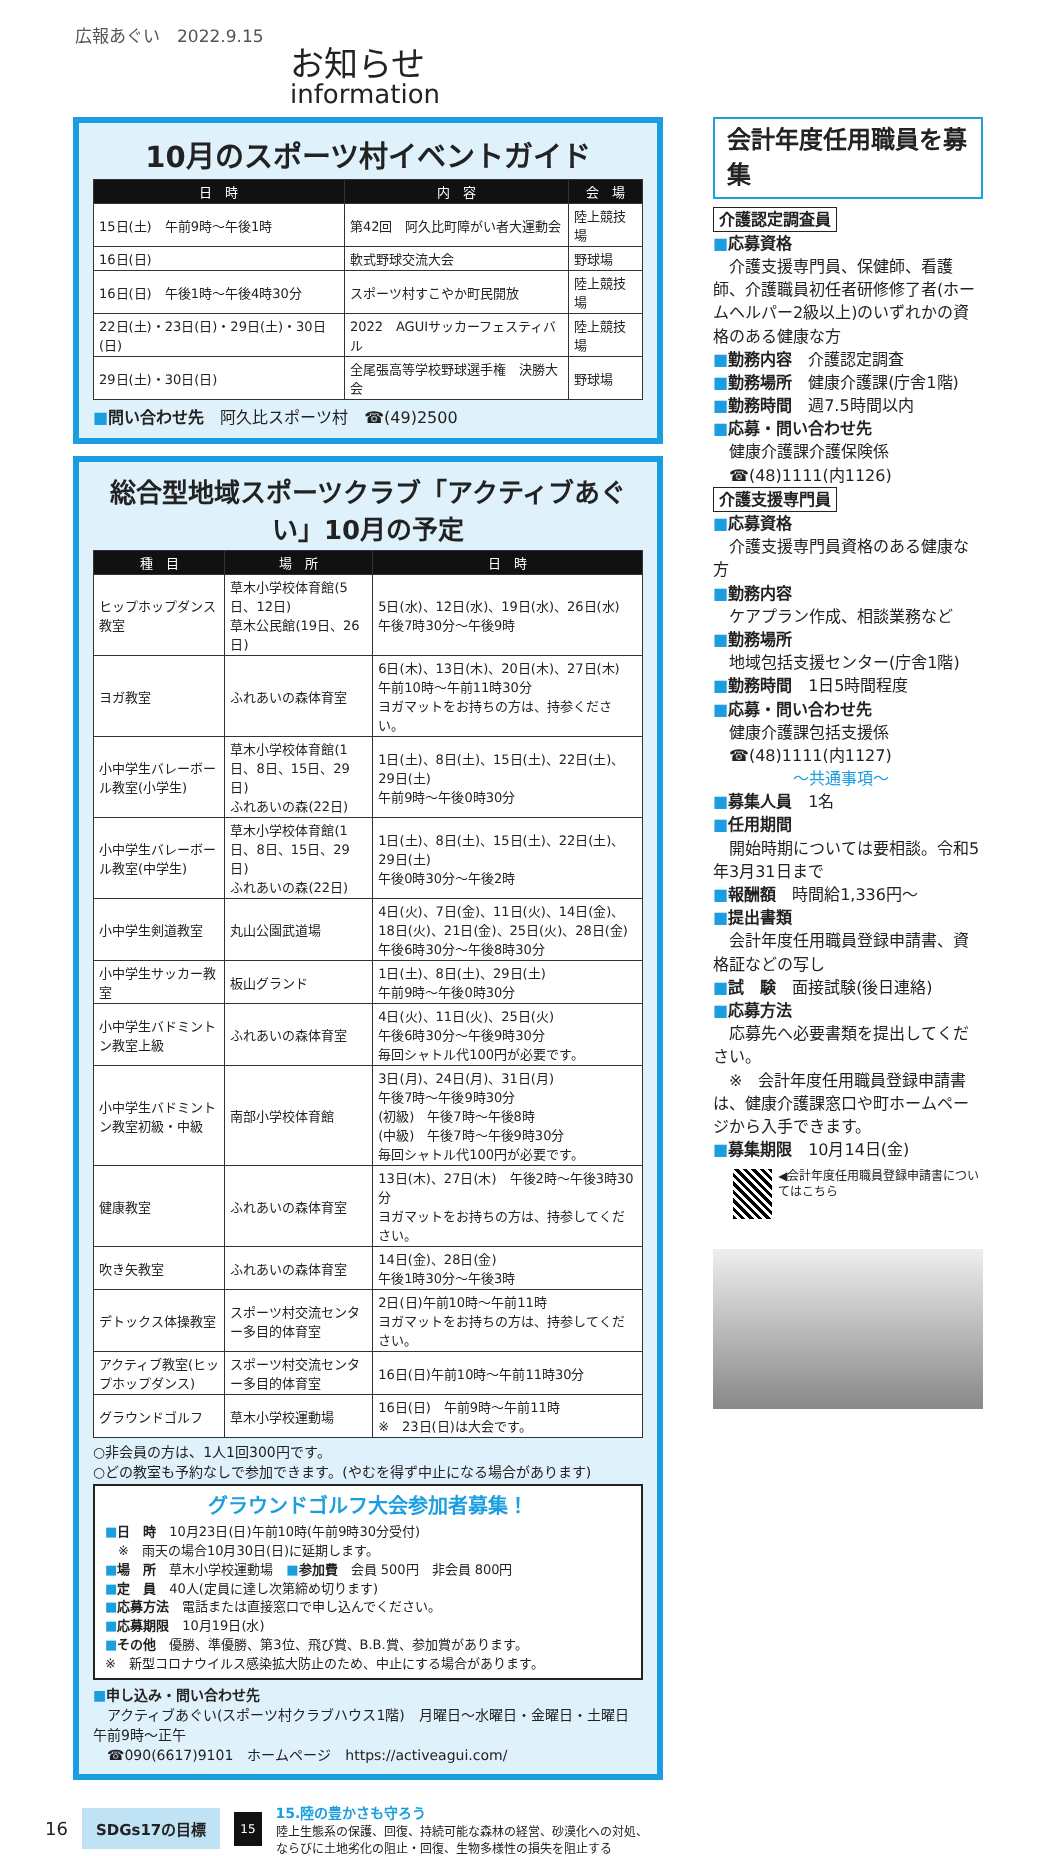広報あぐい　2022.9.15
お知らせ
information
10月のスポーツ村イベントガイド
| 日 時 | 内 容 | 会 場 |
| --- | --- | --- |
| 15日(土) 午前9時～午後1時 | 第42回 阿久比町障がい者大運動会 | 陸上競技場 |
| 16日(日) | 軟式野球交流大会 | 野球場 |
| 16日(日) 午後1時～午後4時30分 | スポーツ村すこやか町民開放 | 陸上競技場 |
| 22日(土)・23日(日)・29日(土)・30日(日) | 2022 AGUIサッカーフェスティバル | 陸上競技場 |
| 29日(土)・30日(日) | 全尾張高等学校野球選手権 決勝大会 | 野球場 |
■問い合わせ先　阿久比スポーツ村　☎(49)2500
総合型地域スポーツクラブ「アクティブあぐい」10月の予定
| 種 目 | 場 所 | 日 時 |
| --- | --- | --- |
| ヒップホップダンス教室 | 草木小学校体育館(5日、12日) 草木公民館(19日、26日) | 5日(水)、12日(水)、19日(水)、26日(水) 午後7時30分～午後9時 |
| ヨガ教室 | ふれあいの森体育室 | 6日(木)、13日(木)、20日(木)、27日(木) 午前10時～午前11時30分 ヨガマットをお持ちの方は、持参ください。 |
| 小中学生バレーボール教室(小学生) | 草木小学校体育館(1日、8日、15日、29日) ふれあいの森(22日) | 1日(土)、8日(土)、15日(土)、22日(土)、29日(土) 午前9時～午後0時30分 |
| 小中学生バレーボール教室(中学生) | 草木小学校体育館(1日、8日、15日、29日) ふれあいの森(22日) | 1日(土)、8日(土)、15日(土)、22日(土)、29日(土) 午後0時30分～午後2時 |
| 小中学生剣道教室 | 丸山公園武道場 | 4日(火)、7日(金)、11日(火)、14日(金)、18日(火)、21日(金)、25日(火)、28日(金) 午後6時30分～午後8時30分 |
| 小中学生サッカー教室 | 板山グランド | 1日(土)、8日(土)、29日(土) 午前9時～午後0時30分 |
| 小中学生バドミントン教室上級 | ふれあいの森体育室 | 4日(火)、11日(火)、25日(火) 午後6時30分～午後9時30分 毎回シャトル代100円が必要です。 |
| 小中学生バドミントン教室初級・中級 | 南部小学校体育館 | 3日(月)、24日(月)、31日(月) 午後7時～午後9時30分 (初級) 午後7時～午後8時 (中級) 午後7時～午後9時30分 毎回シャトル代100円が必要です。 |
| 健康教室 | ふれあいの森体育室 | 13日(木)、27日(木) 午後2時～午後3時30分 ヨガマットをお持ちの方は、持参してください。 |
| 吹き矢教室 | ふれあいの森体育室 | 14日(金)、28日(金) 午後1時30分～午後3時 |
| デトックス体操教室 | スポーツ村交流センター多目的体育室 | 2日(日)午前10時～午前11時 ヨガマットをお持ちの方は、持参してください。 |
| アクティブ教室(ヒップホップダンス) | スポーツ村交流センター多目的体育室 | 16日(日)午前10時～午前11時30分 |
| グラウンドゴルフ | 草木小学校運動場 | 16日(日) 午前9時～午前11時 ※ 23日(日)は大会です。 |
○非会員の方は、1人1回300円です。
○どの教室も予約なしで参加できます。(やむを得ず中止になる場合があります)
グラウンドゴルフ大会参加者募集！
■日　時　10月23日(日)午前10時(午前9時30分受付)
　※　雨天の場合10月30日(日)に延期します。
■場　所　草木小学校運動場　■参加費　会員 500円　非会員 800円
■定　員　40人(定員に達し次第締め切ります)
■応募方法　電話または直接窓口で申し込んでください。
■応募期限　10月19日(水)
■その他　優勝、準優勝、第3位、飛び賞、B.B.賞、参加賞があります。
※　新型コロナウイルス感染拡大防止のため、中止にする場合があります。
■申し込み・問い合わせ先
　アクティブあぐい(スポーツ村クラブハウス1階)　月曜日～水曜日・金曜日・土曜日　午前9時～正午
　☎090(6617)9101　ホームページ　https://activeagui.com/
会計年度任用職員を募集
介護認定調査員
■応募資格
　介護支援専門員、保健師、看護師、介護職員初任者研修修了者(ホームヘルパー2級以上)のいずれかの資格のある健康な方
■勤務内容　介護認定調査
■勤務場所　健康介護課(庁舎1階)
■勤務時間　週7.5時間以内
■応募・問い合わせ先
　健康介護課介護保険係
　☎(48)1111(内1126)
介護支援専門員
■応募資格
　介護支援専門員資格のある健康な方
■勤務内容
　ケアプラン作成、相談業務など
■勤務場所
　地域包括支援センター(庁舎1階)
■勤務時間　1日5時間程度
■応募・問い合わせ先
　健康介護課包括支援係
　☎(48)1111(内1127)
～共通事項～
■募集人員　1名
■任用期間
　開始時期については要相談。令和5年3月31日まで
■報酬額　時間給1,336円～
■提出書類
　会計年度任用職員登録申請書、資格証などの写し
■試　験　面接試験(後日連絡)
■応募方法
　応募先へ必要書類を提出してください。
　※　会計年度任用職員登録申請書は、健康介護課窓口や町ホームページから入手できます。
■募集期限　10月14日(金)
◀会計年度任用職員登録申請書についてはこちら
16 SDGs17の目標 15
15.陸の豊かさも守ろう
陸上生態系の保護、回復、持続可能な森林の経営、砂漠化への対処、
ならびに土地劣化の阻止・回復、生物多様性の損失を阻止する